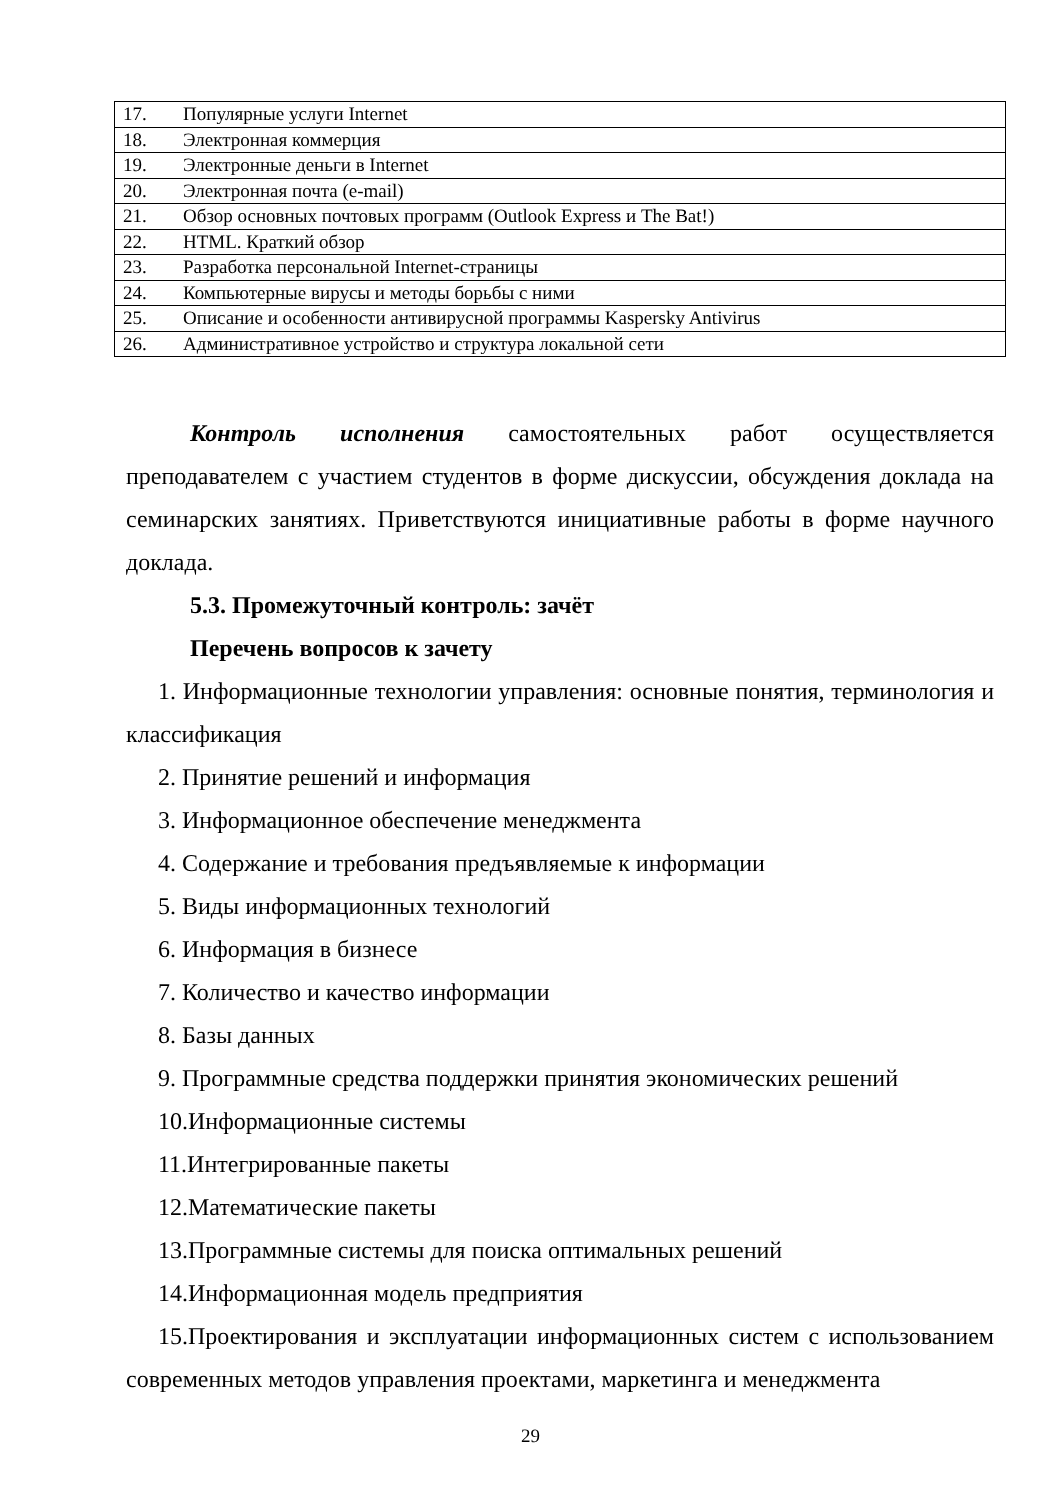| 17. | Популярные услуги Internet |
| 18. | Электронная коммерция |
| 19. | Электронные деньги в Internet |
| 20. | Электронная почта (e-mail) |
| 21. | Обзор основных почтовых программ (Outlook Express и The Bat!) |
| 22. | HTML. Краткий обзор |
| 23. | Разработка персональной Internet-страницы |
| 24. | Компьютерные вирусы и методы борьбы с ними |
| 25. | Описание и особенности антивирусной программы Kaspersky Antivirus |
| 26. | Административное устройство и структура локальной сети |
Контроль исполнения самостоятельных работ осуществляется преподавателем с участием студентов в форме дискуссии, обсуждения доклада на семинарских занятиях. Приветствуются инициативные работы в форме научного доклада.
5.3. Промежуточный контроль: зачёт
Перечень вопросов к зачету
1. Информационные технологии управления: основные понятия, терминология и классификация
2. Принятие решений и информация
3. Информационное обеспечение менеджмента
4. Содержание и требования предъявляемые к информации
5. Виды информационных технологий
6. Информация в бизнесе
7. Количество и качество информации
8. Базы данных
9. Программные средства поддержки принятия экономических решений
10.Информационные системы
11.Интегрированные пакеты
12.Математические пакеты
13.Программные системы для поиска оптимальных решений
14.Информационная модель предприятия
15.Проектирования и эксплуатации информационных систем с использованием современных методов управления проектами, маркетинга и менеджмента
29